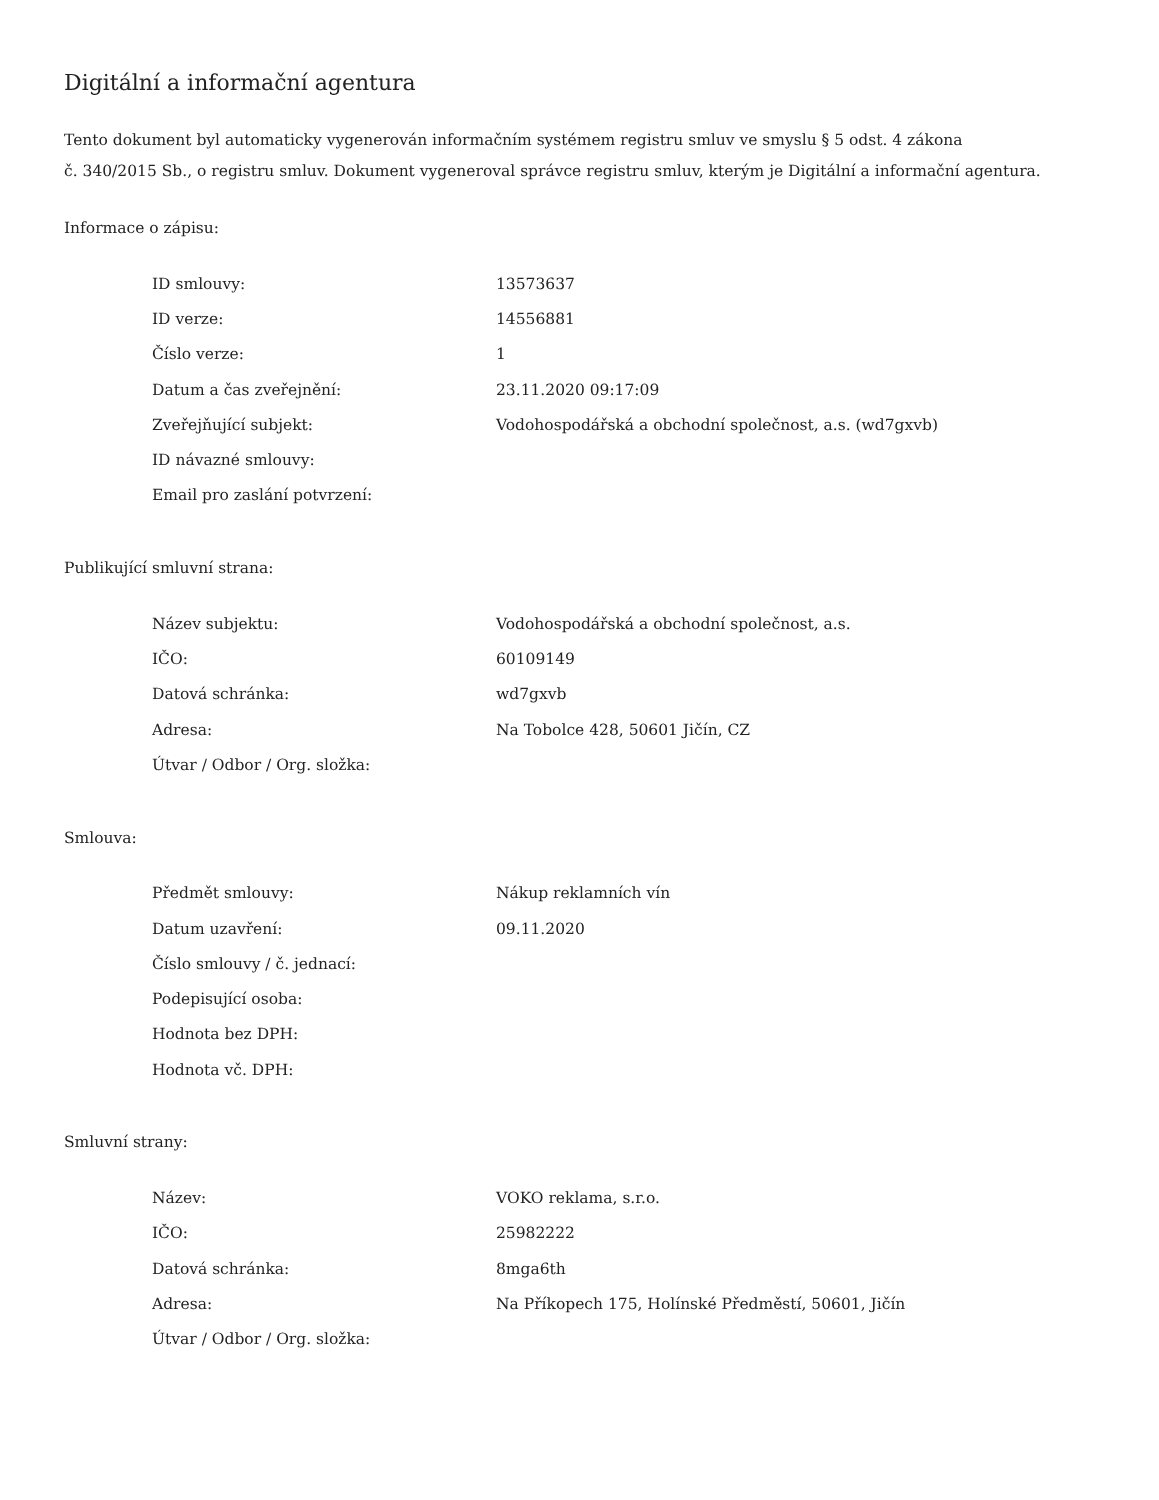Digitální a informační agentura
Tento dokument byl automaticky vygenerován informačním systémem registru smluv ve smyslu § 5 odst. 4 zákona
č. 340/2015 Sb., o registru smluv. Dokument vygeneroval správce registru smluv, kterým je Digitální a informační agentura.
Informace o zápisu:
| ID smlouvy: | 13573637 |
| ID verze: | 14556881 |
| Číslo verze: | 1 |
| Datum a čas zveřejnění: | 23.11.2020 09:17:09 |
| Zveřejňující subjekt: | Vodohospodářská a obchodní společnost, a.s. (wd7gxvb) |
| ID návazné smlouvy: | |
| Email pro zaslání potvrzení: | |
Publikující smluvní strana:
| Název subjektu: | Vodohospodářská a obchodní společnost, a.s. |
| IČO: | 60109149 |
| Datová schránka: | wd7gxvb |
| Adresa: | Na Tobolce 428, 50601 Jičín, CZ |
| Útvar / Odbor / Org. složka: | |
Smlouva:
| Předmět smlouvy: | Nákup reklamních vín |
| Datum uzavření: | 09.11.2020 |
| Číslo smlouvy / č. jednací: | |
| Podepisující osoba: | |
| Hodnota bez DPH: | |
| Hodnota vč. DPH: | |
Smluvní strany:
| Název: | VOKO reklama, s.r.o. |
| IČO: | 25982222 |
| Datová schránka: | 8mga6th |
| Adresa: | Na Příkopech 175, Holínské Předměstí, 50601, Jičín |
| Útvar / Odbor / Org. složka: | |